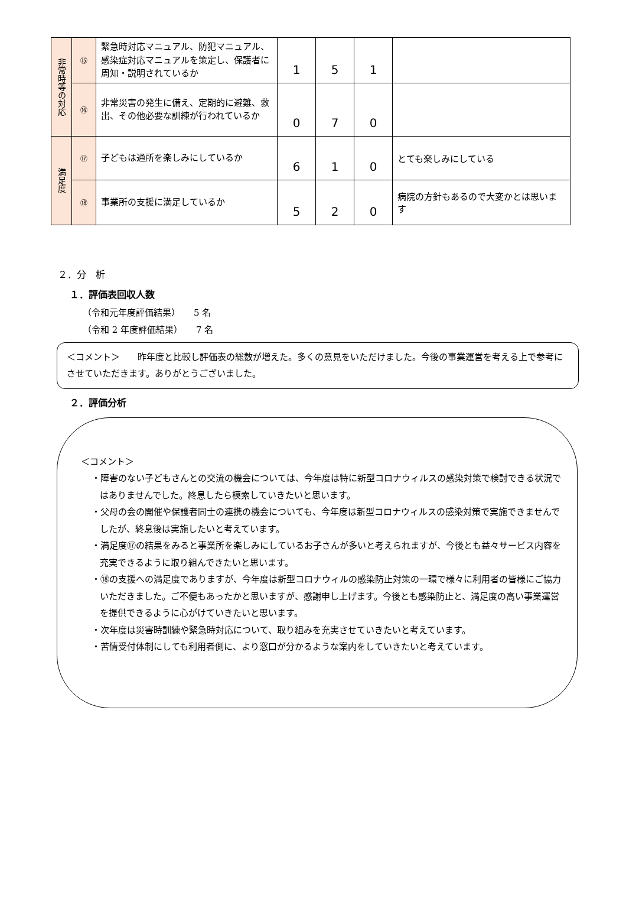| 非常時等の対応 | ⑮ | 緊急時対応マニュアル、防犯マニュアル、感染症対応マニュアルを策定し、保護者に周知・説明されているか | 1 | 5 | 1 | |
| | ⑯ | 非常災害の発生に備え、定期的に避難、救出、その他必要な訓練が行われているか | 0 | 7 | 0 | |
| 満足度 | ⑰ | 子どもは通所を楽しみにしているか | 6 | 1 | 0 | とても楽しみにしている |
| | ⑱ | 事業所の支援に満足しているか | 5 | 2 | 0 | 病院の方針もあるので大変かとは思います |
２．分　析
１．評価表回収人数
（令和元年度評価結果）　　5 名
（令和 2 年度評価結果）　　7 名
＜コメント＞　　昨年度と比較し評価表の総数が増えた。多くの意見をいただけました。今後の事業運営を考える上で参考にさせていただきます。ありがとうございました。
２．評価分析
＜コメント＞
・障害のない子どもさんとの交流の機会については、今年度は特に新型コロナウィルスの感染対策で検討できる状況ではありませんでした。終息したら模索していきたいと思います。
・父母の会の開催や保護者同士の連携の機会についても、今年度は新型コロナウィルスの感染対策で実施できませんでしたが、終息後は実施したいと考えています。
・満足度⑰の結果をみると事業所を楽しみにしているお子さんが多いと考えられますが、今後とも益々サービス内容を充実できるように取り組んできたいと思います。
・⑱の支援への満足度でありますが、今年度は新型コロナウィルの感染防止対策の一環で様々に利用者の皆様にご協力いただきました。ご不便もあったかと思いますが、感謝申し上げます。今後とも感染防止と、満足度の高い事業運営を提供できるように心がけていきたいと思います。
・次年度は災害時訓練や緊急時対応について、取り組みを充実させていきたいと考えています。
・苦情受付体制にしても利用者側に、より窓口が分かるような案内をしていきたいと考えています。